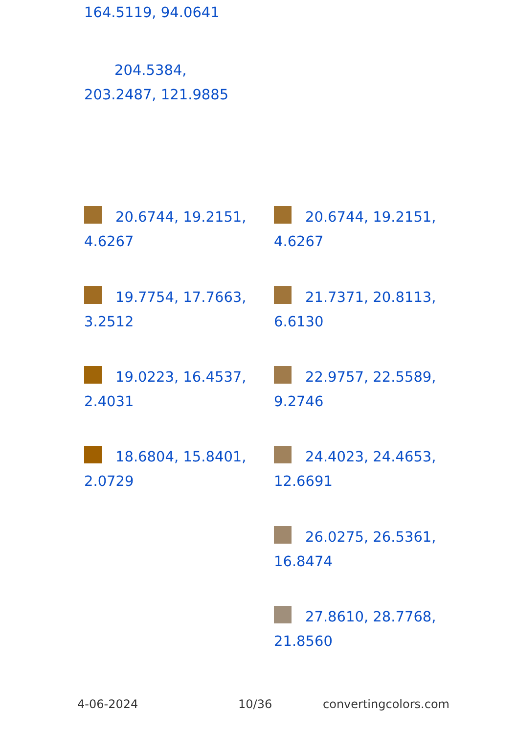164.5119, 94.0641
204.5384,
203.2487, 121.9885
20.6744, 19.2151, 4.6267
19.7754, 17.7663, 3.2512
19.0223, 16.4537, 2.4031
18.6804, 15.8401, 2.0729
20.6744, 19.2151, 4.6267
21.7371, 20.8113, 6.6130
22.9757, 22.5589, 9.2746
24.4023, 24.4653, 12.6691
26.0275, 26.5361, 16.8474
27.8610, 28.7768, 21.8560
4-06-2024 10/36 convertingcolors.com